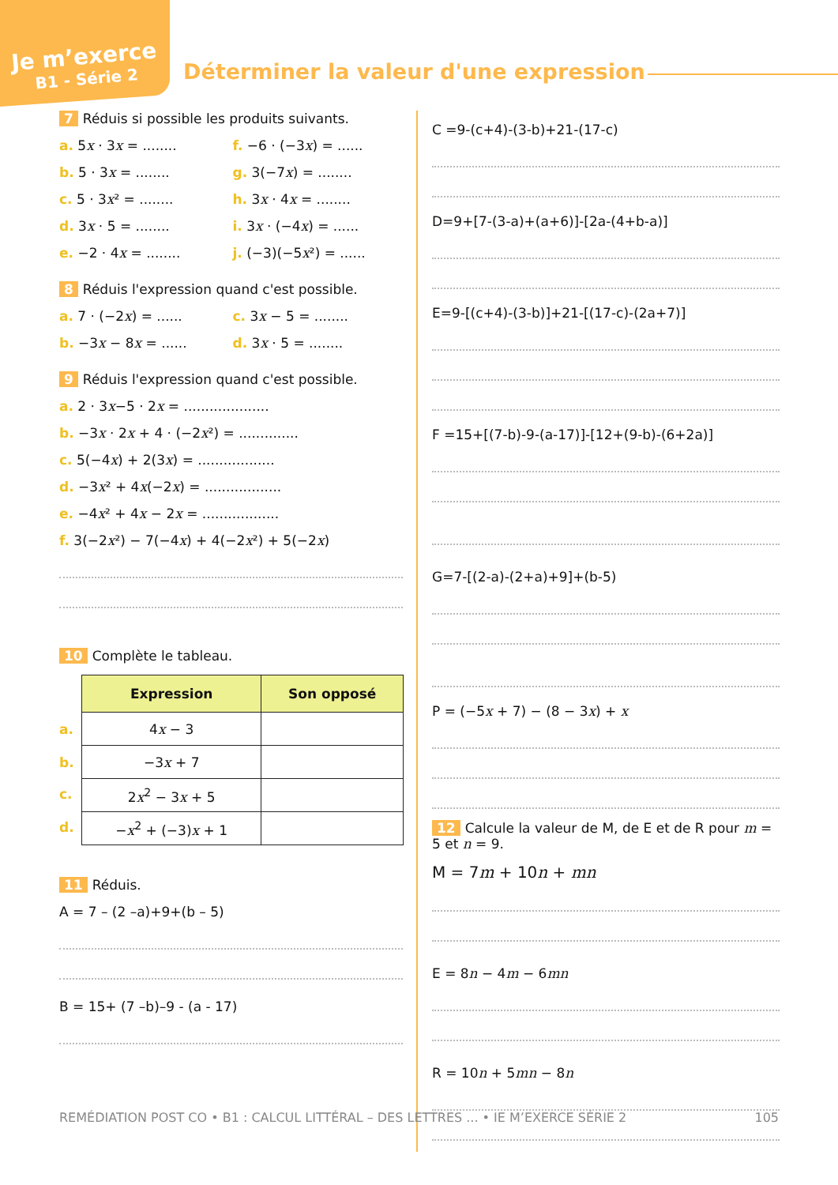Je m’exerce
B1 - Série 2
Déterminer la valeur d'une expression
7 Réduis si possible les produits suivants.
a. 5x · 3x = ........ f. −6 · (−3x) = ......
b. 5 · 3x = ........ g. 3(−7x) = ........
c. 5 · 3x² = ........ h. 3x · 4x = ........
d. 3x · 5 = ........ i. 3x · (−4x) = ......
e. −2 · 4x = ........ j. (−3)(−5x²) = ......
8 Réduis l'expression quand c'est possible.
a. 7 · (−2x) = ...... c. 3x − 5 = ........
b. −3x − 8x = ...... d. 3x · 5 = ........
9 Réduis l'expression quand c'est possible.
a. 2 · 3x−5 · 2x = ....................
b. −3x · 2x + 4 · (−2x²) = ..............
c. 5(−4x) + 2(3x) = ..................
d. −3x² + 4x(−2x) = ..................
e. −4x² + 4x − 2x = ..................
f. 3(−2x²) − 7(−4x) + 4(−2x²) + 5(−2x)
10 Complète le tableau.
| Expression | Son opposé |
| --- | --- |
| a. 4 x − 3 | |
| b. −3 x + 7 | |
| c. 2 x<sup>2</sup> − 3 x + 5 | |
| d. − x<sup>2</sup> + (−3) x + 1 | |
11 Réduis.
A = 7 – (2 –a)+9+(b – 5)
B = 15+ (7 –b)–9 - (a - 17)
C =9-(c+4)-(3-b)+21-(17-c)
D=9+[7-(3-a)+(a+6)]-[2a-(4+b-a)]
E=9-[(c+4)-(3-b)]+21-[(17-c)-(2a+7)]
F =15+[(7-b)-9-(a-17)]-[12+(9-b)-(6+2a)]
G=7-[(2-a)-(2+a)+9]+(b-5)
P = (−5x + 7) − (8 − 3x) + x
12 Calcule la valeur de M, de E et de R pour m = 5 et n = 9.
M = 7m + 10n + mn
E = 8n − 4m − 6mn
R = 10n + 5mn − 8n
REMÉDIATION POST CO • B1 : CALCUL LITTÉRAL – DES LETTRES ... • IE M’EXERCE SÉRIE 2 105